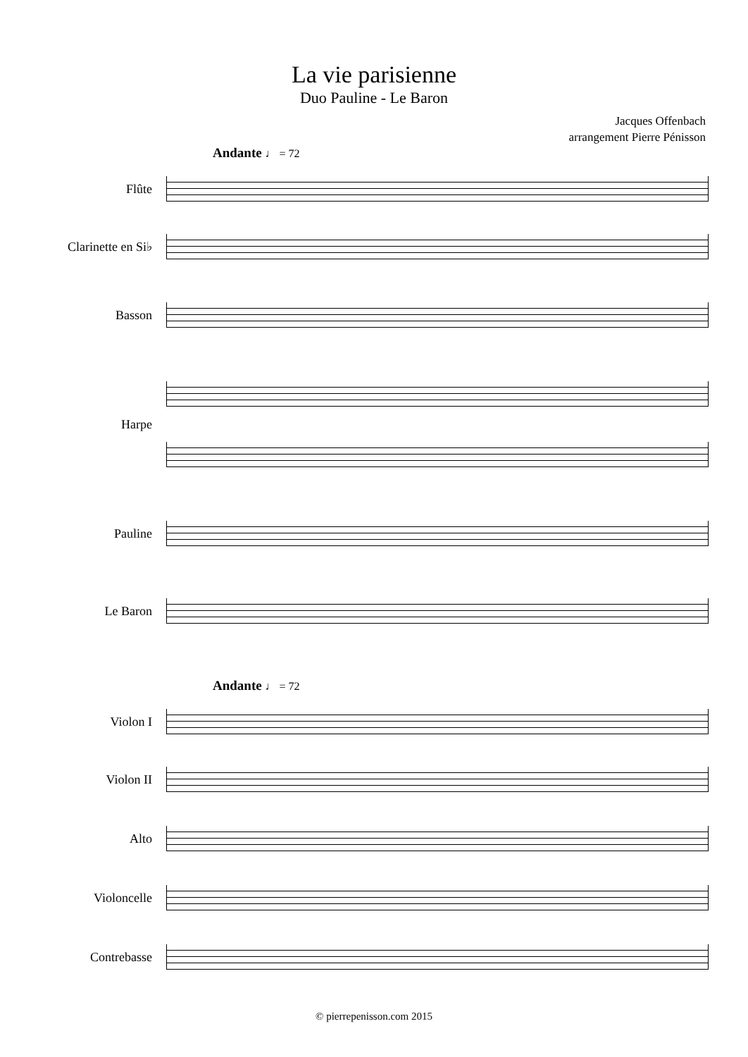La vie parisienne
Duo Pauline - Le Baron
Jacques Offenbach
arrangement Pierre Pénisson
Andante ♩ = 72
Flûte
Clarinette en Si♭
Basson
Harpe
Pauline
Le Baron
Andante ♩ = 72
Violon I
Violon II
Alto
Violoncelle
Contrebasse
© pierrepenisson.com 2015